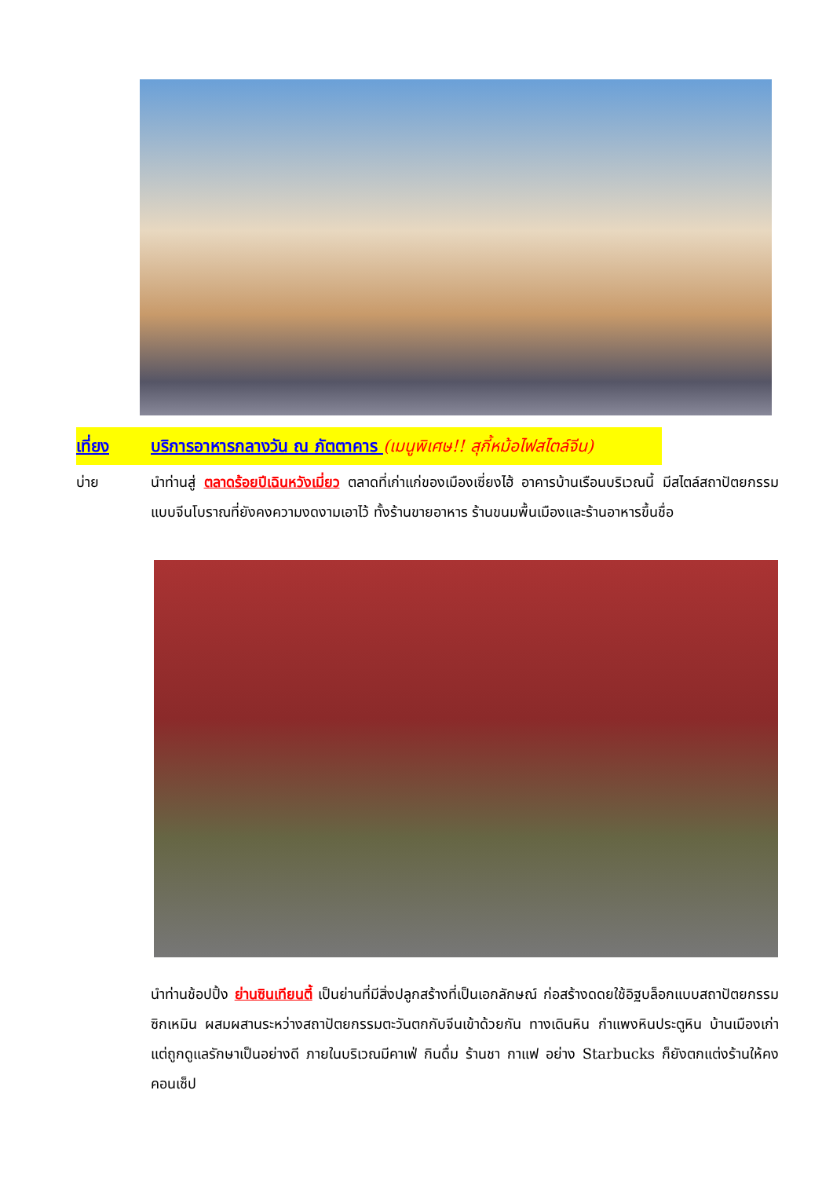เที่ยง บริการอาหารกลางวัน ณ ภัตตาคาร (เมนูพิเศษ!! สุกี้หม้อไฟสไตล์จีน)
บ่าย นำท่านสู่ ตลาดร้อยปีเฉินหวังเมี่ยว ตลาดที่เก่าแก่ของเมืองเซี่ยงไฮ้ อาคารบ้านเรือนบริเวณนี้ มีสไตล์สถาปัตยกรรมแบบจีนโบราณที่ยังคงความงดงามเอาไว้ ทั้งร้านขายอาหาร ร้านขนมพื้นเมืองและร้านอาหารขึ้นชื่อ
นำท่านช้อปปิ้ง ย่านซินเทียนตี้ เป็นย่านที่มีสิ่งปลูกสร้างที่เป็นเอกลักษณ์ ก่อสร้างดดยใช้อิฐบล็อกแบบสถาปัตยกรรมซิกเหมิน ผสมผสานระหว่างสถาปัตยกรรมตะวันตกกับจีนเข้าด้วยกัน ทางเดินหิน กำแพงหินประตูหิน บ้านเมืองเก่า แต่ถูกดูแลรักษาเป็นอย่างดี ภายในบริเวณมีคาเฟ่ กินดื่ม ร้านชา กาแฟ อย่าง Starbucks ก็ยังตกแต่งร้านให้คงคอนเซ็ป